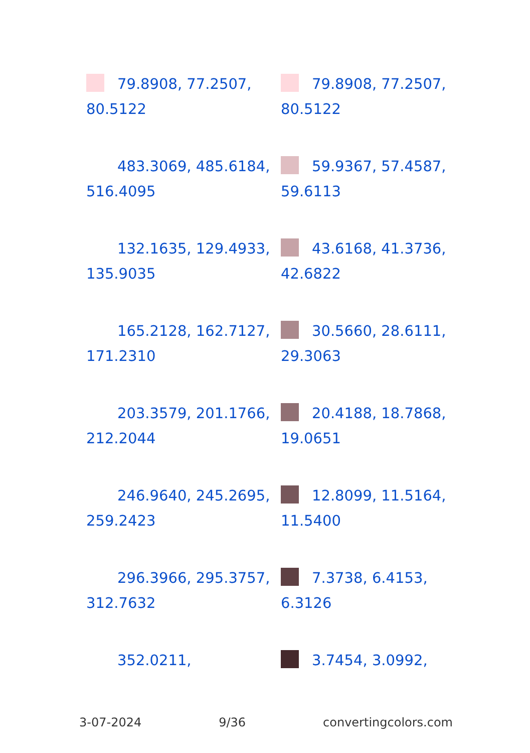79.8908, 77.2507, 80.5122
79.8908, 77.2507, 80.5122
483.3069, 485.6184, 516.4095
59.9367, 57.4587, 59.6113
132.1635, 129.4933, 135.9035
43.6168, 41.3736, 42.6822
165.2128, 162.7127, 171.2310
30.5660, 28.6111, 29.3063
203.3579, 201.1766, 212.2044
20.4188, 18.7868, 19.0651
246.9640, 245.2695, 259.2423
12.8099, 11.5164, 11.5400
296.3966, 295.3757, 312.7632
7.3738, 6.4153, 6.3126
352.0211,
3.7454, 3.0992,
3-07-2024 9/36 convertingcolors.com